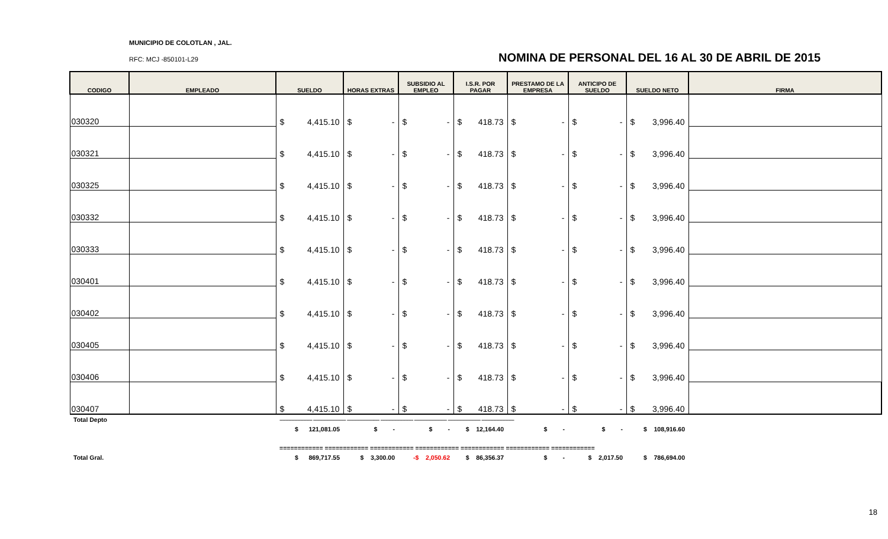MUNICIPIO DE COLOTLAN , JAL.
RFC: MCJ -850101-L29
NOMINA DE PERSONAL DEL 16 AL 30 DE ABRIL DE 2015
| CODIGO | EMPLEADO | SUELDO | HORAS EXTRAS | SUBSIDIO AL EMPLEO | I.S.R. POR PAGAR | PRESTAMO DE LA EMPRESA | ANTICIPO DE SUELDO | SUELDO NETO | FIRMA |
| --- | --- | --- | --- | --- | --- | --- | --- | --- | --- |
| 030320 | | $ 4,415.10 | $ - | $ - | $ 418.73 | $ - | $ - | $ 3,996.40 | |
| 030321 | | $ 4,415.10 | $ - | $ - | $ 418.73 | $ - | $ - | $ 3,996.40 | |
| 030325 | | $ 4,415.10 | $ - | $ - | $ 418.73 | $ - | $ - | $ 3,996.40 | |
| 030332 | | $ 4,415.10 | $ - | $ - | $ 418.73 | $ - | $ - | $ 3,996.40 | |
| 030333 | | $ 4,415.10 | $ - | $ - | $ 418.73 | $ - | $ - | $ 3,996.40 | |
| 030401 | | $ 4,415.10 | $ - | $ - | $ 418.73 | $ - | $ - | $ 3,996.40 | |
| 030402 | | $ 4,415.10 | $ - | $ - | $ 418.73 | $ - | $ - | $ 3,996.40 | |
| 030405 | | $ 4,415.10 | $ - | $ - | $ 418.73 | $ - | $ - | $ 3,996.40 | |
| 030406 | | $ 4,415.10 | $ - | $ - | $ 418.73 | $ - | $ - | $ 3,996.40 | |
| 030407 | | $ 4,415.10 | $ - | $ - | $ 418.73 | $ - | $ - | $ 3,996.40 | |
| Total Depto | | ---------------------- ---------------------- ---------------------- ---------------------- ---------------------- ---------------------- ---------------------- | | | | | | | |
| | | $ 121,081.05 | $ - | $ - | $ 12,164.40 | $ - | $ - | $ 108,916.60 | |
| | | ============ ============ ============ ============ ============ ============ ============ | | | | | | | |
| Total Gral. | | $ 869,717.55 | $ 3,300.00 | -$ 2,050.62 | $ 86,356.37 | $ - | $ 2,017.50 | $ 786,694.00 | |
18